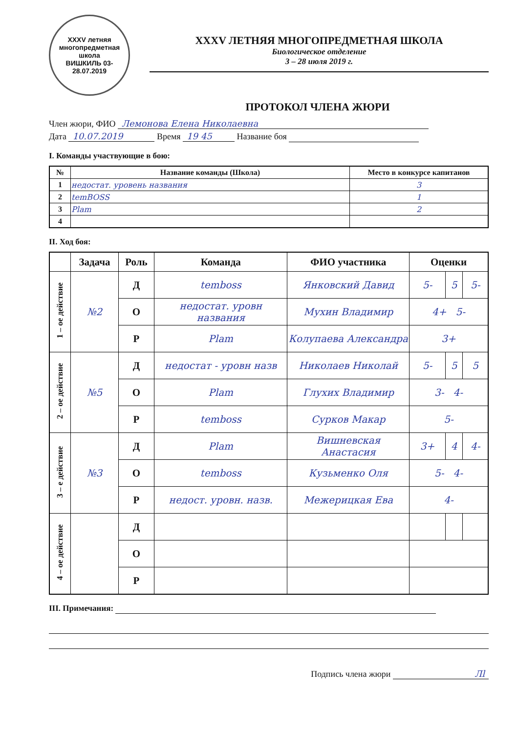XXXV летняя многопредметная школа
ВИШКИЛЬ 03-28.07.2019
XXXV ЛЕТНЯЯ МНОГОПРЕДМЕТНАЯ ШКОЛА
Биологическое отделение
3 – 28 июля 2019 г.
ПРОТОКОЛ ЧЛЕНА ЖЮРИ
Член жюри, ФИО Лемонова Елена Николаевна
Дата 10.07.2019 Время 19 45 Название боя
I. Команды участвующие в бою:
| № | Название команды (Школа) | Место в конкурсе капитанов |
| --- | --- | --- |
| 1 | недостат. уровень названия | 3 |
| 2 | temBOSS | 1 |
| 3 | Plam | 2 |
| 4 | | |
II. Ход боя:
| | Задача | Роль | Команда | ФИО участника | Оценки | | |
| --- | --- | --- | --- | --- | --- | --- | --- |
| 1 – ое действие | №2 | Д | temboss | Янковский Давид | 5- | 5 | 5- |
| | | О | недостат. уровн названия | Мухин Владимир | 4+ 5- | | |
| | | Р | Plam | Колупаева Александра | 3+ | | |
| 2 – ое действие | №5 | Д | недостат - уровн назв | Николаев Николай | 5- | 5 | 5 |
| | | О | Plam | Глухих Владимир | 3- 4- | | |
| | | Р | temboss | Сурков Макар | 5- | | |
| 3 – е действие | №3 | Д | Plam | Вишневская Анастасия | 3+ | 4 | 4- |
| | | О | temboss | Кузьменко Оля | 5- 4- | | |
| | | Р | недост. уровн. назв. | Межерицкая Ева | 4- | | |
| 4 – ое действие | | Д | | | | | |
| | | О | | | | | |
| | | Р | | | | | |
III. Примечания:
Подпись члена жюри Лl